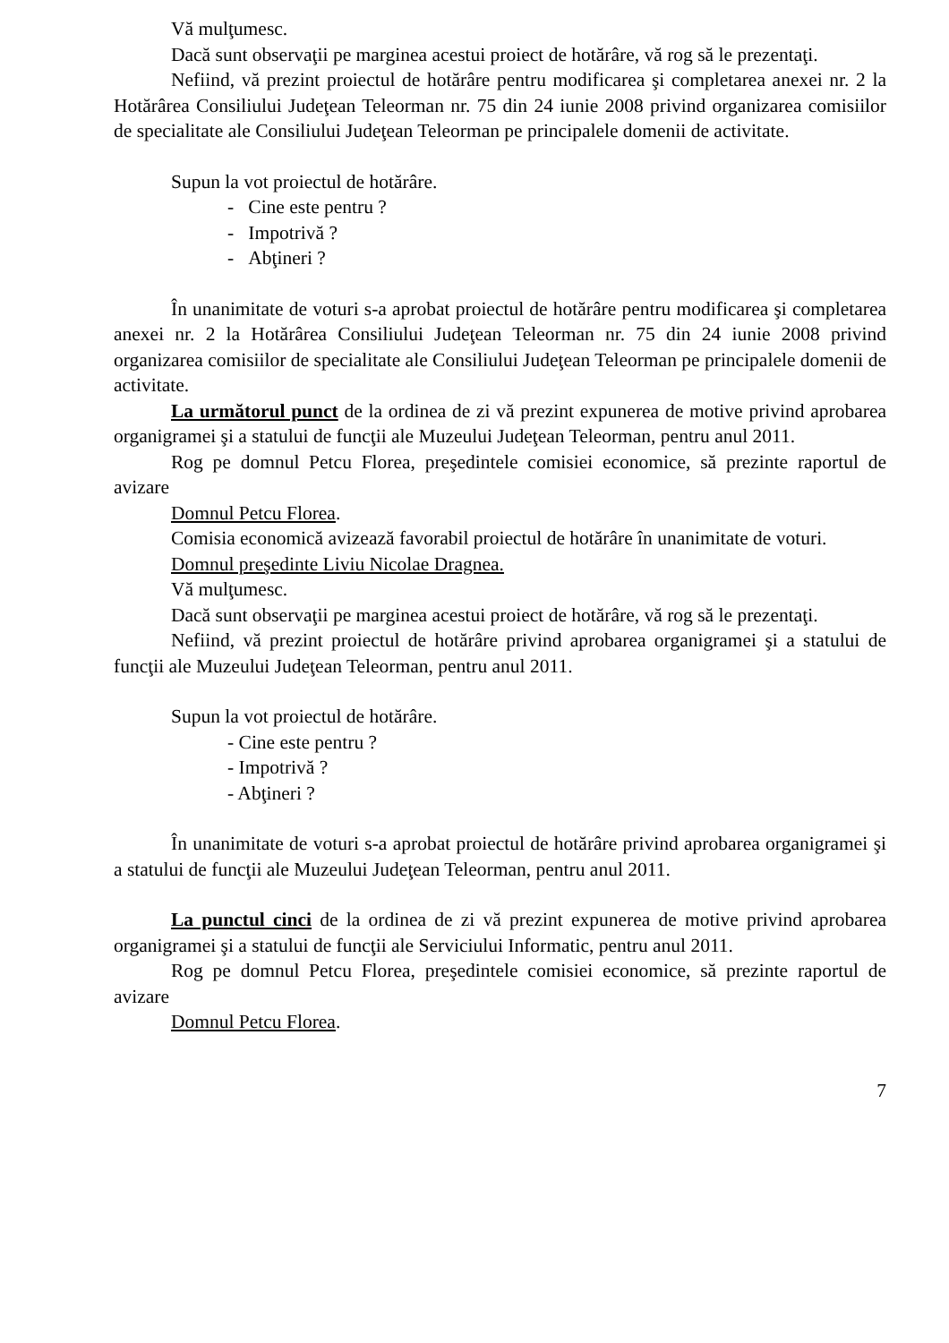Vă mulţumesc.
Dacă sunt observaţii pe marginea acestui proiect de hotărâre, vă rog să le prezentaţi.
Nefiind, vă prezint proiectul de hotărâre pentru modificarea şi completarea anexei nr. 2 la Hotărârea Consiliului Judeţean Teleorman nr. 75 din 24 iunie 2008 privind organizarea comisiilor de specialitate ale Consiliului Judeţean Teleorman pe principalele domenii de activitate.
Supun la vot proiectul de hotărâre.
- Cine este pentru ?
- Impotrivă ?
- Abţineri ?
În unanimitate de voturi s-a aprobat proiectul de hotărâre pentru modificarea şi completarea anexei nr. 2 la Hotărârea Consiliului Judeţean Teleorman nr. 75 din 24 iunie 2008 privind organizarea comisiilor de specialitate ale Consiliului Judeţean Teleorman pe principalele domenii de activitate.
La următorul punct de la ordinea de zi vă prezint expunerea de motive privind aprobarea organigramei şi a statului de funcţii ale Muzeului Judeţean Teleorman, pentru anul 2011.
Rog pe domnul Petcu Florea, preşedintele comisiei economice, să prezinte raportul de avizare
Domnul Petcu Florea.
Comisia economică avizează favorabil proiectul de hotărâre în unanimitate de voturi.
Domnul preşedinte Liviu Nicolae Dragnea.
Vă mulţumesc.
Dacă sunt observaţii pe marginea acestui proiect de hotărâre, vă rog să le prezentaţi.
Nefiind, vă prezint proiectul de hotărâre privind aprobarea organigramei şi a statului de funcţii ale Muzeului Judeţean Teleorman, pentru anul 2011.
Supun la vot proiectul de hotărâre.
- Cine este pentru ?
- Impotrivă ?
- Abţineri ?
În unanimitate de voturi s-a aprobat proiectul de hotărâre privind aprobarea organigramei şi a statului de funcţii ale Muzeului Judeţean Teleorman, pentru anul 2011.
La punctul cinci de la ordinea de zi vă prezint expunerea de motive privind aprobarea organigramei şi a statului de funcţii ale Serviciului Informatic, pentru anul 2011.
Rog pe domnul Petcu Florea, preşedintele comisiei economice, să prezinte raportul de avizare
Domnul Petcu Florea.
7